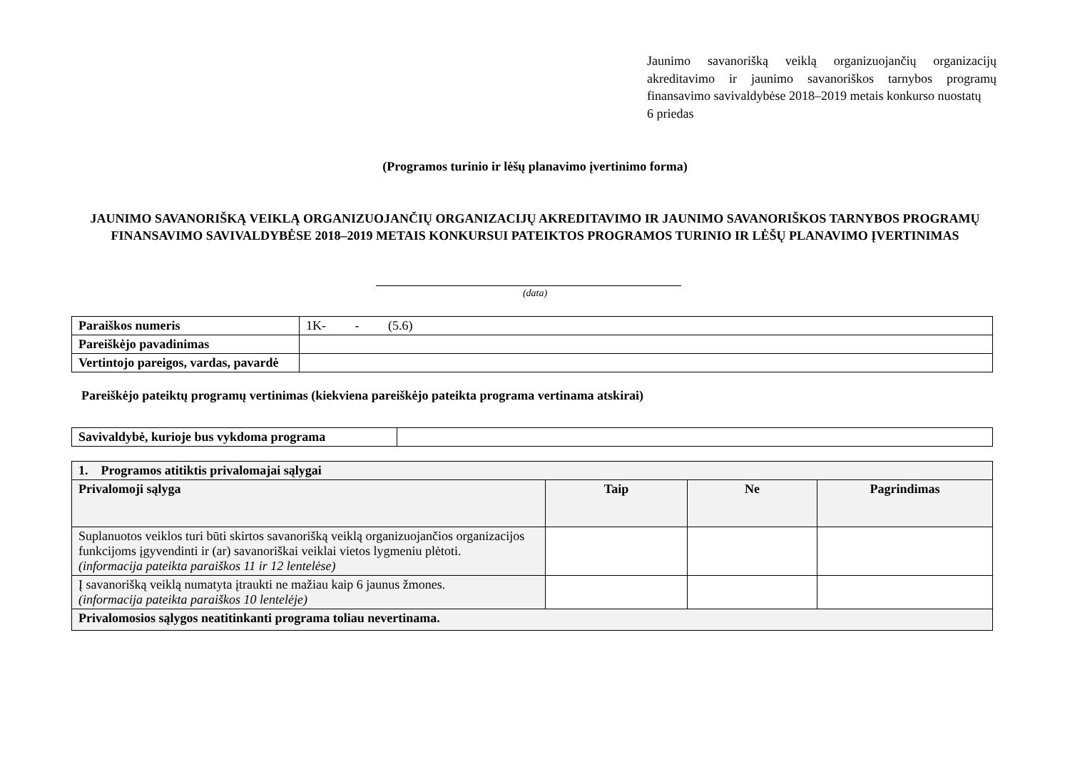Jaunimo savanorišką veiklą organizuojančių organizacijų akreditavimo ir jaunimo savanoriškos tarnybos programų finansavimo savivaldybėse 2018–2019 metais konkurso nuostatų
6 priedas
(Programos turinio ir lėšų planavimo įvertinimo forma)
JAUNIMO SAVANORIŠKĄ VEIKLĄ ORGANIZUOJANČIŲ ORGANIZACIJŲ AKREDITAVIMO IR JAUNIMO SAVANORIŠKOS TARNYBOS PROGRAMŲ FINANSAVIMO SAVIVALDYBĖSE 2018–2019 METAIS KONKURSUI PATEIKTOS PROGRAMOS TURINIO IR LĖŠŲ PLANAVIMO ĮVERTINIMAS
(data)
| Paraiškos numeris | 1K- - (5.6) |
| Pareiškėjo pavadinimas | |
| Vertintojo pareigos, vardas, pavardė | |
Pareiškėjo pateiktų programų vertinimas (kiekviena pareiškėjo pateikta programa vertinama atskirai)
| Savivaldybė, kurioje bus vykdoma programa | |
| 1. Programos atitiktis privalomajai sąlygai | | | |
| --- | --- | --- | --- |
| Privalomoji sąlyga | Taip | Ne | Pagrindimas |
| Suplanuotos veiklos turi būti skirtos savanorišką veiklą organizuojančios organizacijos funkcijoms įgyvendinti ir (ar) savanoriškai veiklai vietos lygmeniu plėtoti. (informacija pateikta paraiškos 11 ir 12 lentelėse) | | | |
| Į savanorišką veiklą numatyta įtraukti ne mažiau kaip 6 jaunus žmones. (informacija pateikta paraiškos 10 lentelėje) | | | |
| Privalomosios sąlygos neatitinkanti programa toliau nevertinama. | | | |